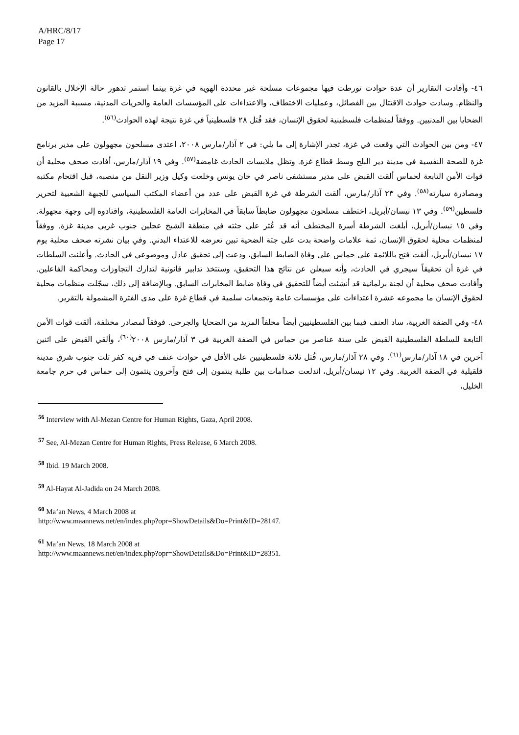A/HRC/8/17
Page 17
٤٦- وأفادت التقارير أن عدة حوادث تورطت فيها مجموعات مسلحة غير محددة الهوية في غزة بينما استمر تدهور حالة الإخلال بالقانون والنظام. وسادت حوادث الاقتتال بين الفصائل، وعمليات الاختطاف، والاعتداءات على المؤسسات العامة والحريات المدنية، مسببة المزيد من الضحايا بين المدنيين. ووفقاً لمنظمات فلسطينية لحقوق الإنسان، فقد قُتل ٢٨ فلسطينياً في غزة نتيجة لهذه الحوادث<sup>(٥٦)</sup>.
٤٧- ومن بين الحوادث التي وقعت في غزة، تجدر الإشارة إلى ما يلي: في ٢ آذار/مارس ٢٠٠٨، اعتدى مسلحون مجهولون على مدير برنامج غزة للصحة النفسية في مدينة دير البلح وسط قطاع غزة. وتظل ملابسات الحادث غامضة<sup>(٥٧)</sup>. وفي ١٩ آذار/مارس، أفادت صحف محلية أن قوات الأمن التابعة لحماس ألقت القبض على مدير مستشفى ناصر في خان يونس وخلعت وكيل وزير النقل من منصبه، قبل اقتحام مكتبه ومصادرة سيارته<sup>(٥٨)</sup>. وفي ٢٣ آذار/مارس، ألقت الشرطة في غزة القبض على عدد من أعضاء المكتب السياسي للجبهة الشعبية لتحرير فلسطين<sup>(٥٩)</sup>. وفي ١٣ نيسان/أبريل، اختطف مسلحون مجهولون ضابطاً سابقاً في المخابرات العامة الفلسطينية، واقتادوه إلى وجهة مجهولة. وفي ١٥ نيسان/أبريل، أبلغت الشرطة أسرة المختطف أنه قد عُثر على جثته في منطقة الشيخ عجلين جنوب غربي مدينة غزة. ووفقاً لمنظمات محلية لحقوق الإنسان، ثمة علامات واضحة بدت على جثة الضحية تبين تعرضه للاعتداء البدني. وفي بيان نشرته صحف محلية يوم ١٧ نيسان/أبريل، ألقت فتح باللائمة على حماس على وفاة الضابط السابق، ودعت إلى تحقيق عادل وموضوعي في الحادث. وأعلنت السلطات في غزة أن تحقيقاً سيجري في الحادث، وأنه سيعلن عن نتائج هذا التحقيق، وستتخذ تدابير قانونية لتدارك التجاوزات ومحاكمة الفاعلين. وأفادت صحف محلية أن لجنة برلمانية قد أنشئت أيضاً للتحقيق في وفاة ضابط المخابرات السابق. وبالإضافة إلى ذلك، سجّلت منظمات محلية لحقوق الإنسان ما مجموعه عشرة اعتداءات على مؤسسات عامة وتجمعات سلمية في قطاع غزة على مدى الفترة المشمولة بالتقرير.
٤٨- وفي الضفة الغربية، ساد العنف فيما بين الفلسطينيين أيضاً مخلفاً المزيد من الضحايا والجرحى. فوفقاً لمصادر مختلفة، ألقت قوات الأمن التابعة للسلطة الفلسطينية القبض على ستة عناصر من حماس في الضفة الغربية في ٣ آذار/مارس ٢٠٠٨<sup>(٦٠)</sup>، وألقي القبض على اثنين آخرين في ١٨ آذار/مارس<sup>(٦١)</sup>. وفي ٢٨ آذار/مارس، قُتل ثلاثة فلسطينيين على الأقل في حوادث عنف في قرية كفر ثلث جنوب شرق مدينة قلقيلية في الضفة الغربية. وفي ١٢ نيسان/أبريل، اندلعت صدامات بين طلبة ينتمون إلى فتح وآخرون ينتمون إلى حماس في حرم جامعة الخليل،
<sup>56</sup> Interview with Al-Mezan Centre for Human Rights, Gaza, April 2008.
<sup>57</sup> See, Al-Mezan Centre for Human Rights, Press Release, 6 March 2008.
<sup>58</sup> Ibid. 19 March 2008.
<sup>59</sup> Al-Hayat Al-Jadida on 24 March 2008.
<sup>60</sup> Ma’an News, 4 March 2008 at
http://www.maannews.net/en/index.php?opr=ShowDetails&Do=Print&ID=28147.
<sup>61</sup> Ma’an News, 18 March 2008 at
http://www.maannews.net/en/index.php?opr=ShowDetails&Do=Print&ID=28351.